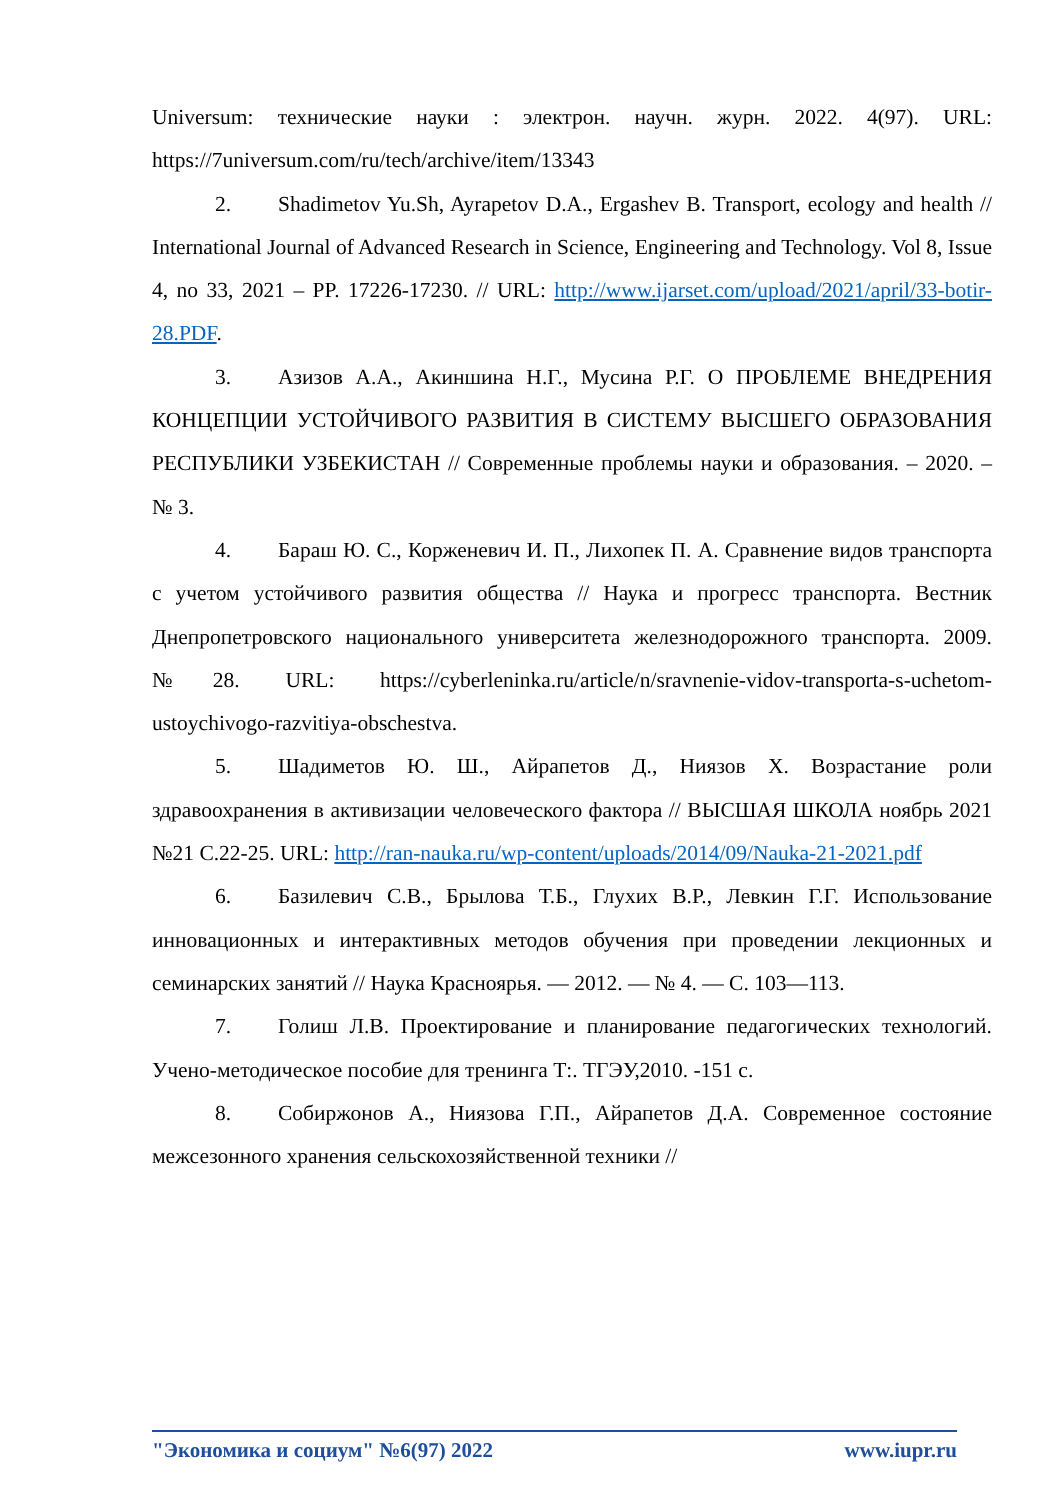Universum: технические науки : электрон. научн. журн. 2022. 4(97). URL: https://7universum.com/ru/tech/archive/item/13343
2. Shadimetov Yu.Sh, Ayrapetov D.A., Ergashev B. Transport, ecology and health // International Journal of Advanced Research in Science, Engineering and Technology. Vol 8, Issue 4, no 33, 2021 – PP. 17226-17230. // URL: http://www.ijarset.com/upload/2021/april/33-botir-28.PDF.
3. Азизов А.А., Акиншина Н.Г., Мусина Р.Г. О ПРОБЛЕМЕ ВНЕДРЕНИЯ КОНЦЕПЦИИ УСТОЙЧИВОГО РАЗВИТИЯ В СИСТЕМУ ВЫСШЕГО ОБРАЗОВАНИЯ РЕСПУБЛИКИ УЗБЕКИСТАН // Современные проблемы науки и образования. – 2020. – № 3.
4. Бараш Ю. С., Корженевич И. П., Лихопек П. А. Сравнение видов транспорта с учетом устойчивого развития общества // Наука и прогресс транспорта. Вестник Днепропетровского национального университета железнодорожного транспорта. 2009. №28. URL: https://cyberleninka.ru/article/n/sravnenie-vidov-transporta-s-uchetom-ustoychivogo-razvitiya-obschestva.
5. Шадиметов Ю. Ш., Айрапетов Д., Ниязов Х. Возрастание роли здравоохранения в активизации человеческого фактора // ВЫСШАЯ ШКОЛА ноябрь 2021 №21 С.22-25. URL: http://ran-nauka.ru/wp-content/uploads/2014/09/Nauka-21-2021.pdf
6. Базилевич С.В., Брылова Т.Б., Глухих В.Р., Левкин Г.Г. Использование инновационных и интерактивных методов обучения при проведении лекционных и семинарских занятий // Наука Красноярья. — 2012. — № 4. — С. 103—113.
7. Голиш Л.В. Проектирование и планирование педагогических технологий. Учено-методическое пособие для тренинга Т:. ТГЭУ,2010. -151 с.
8. Собиржонов А., Ниязова Г.П., Айрапетов Д.А. Современное состояние межсезонного хранения сельскохозяйственной техники //
"Экономика и социум" №6(97) 2022 www.iupr.ru